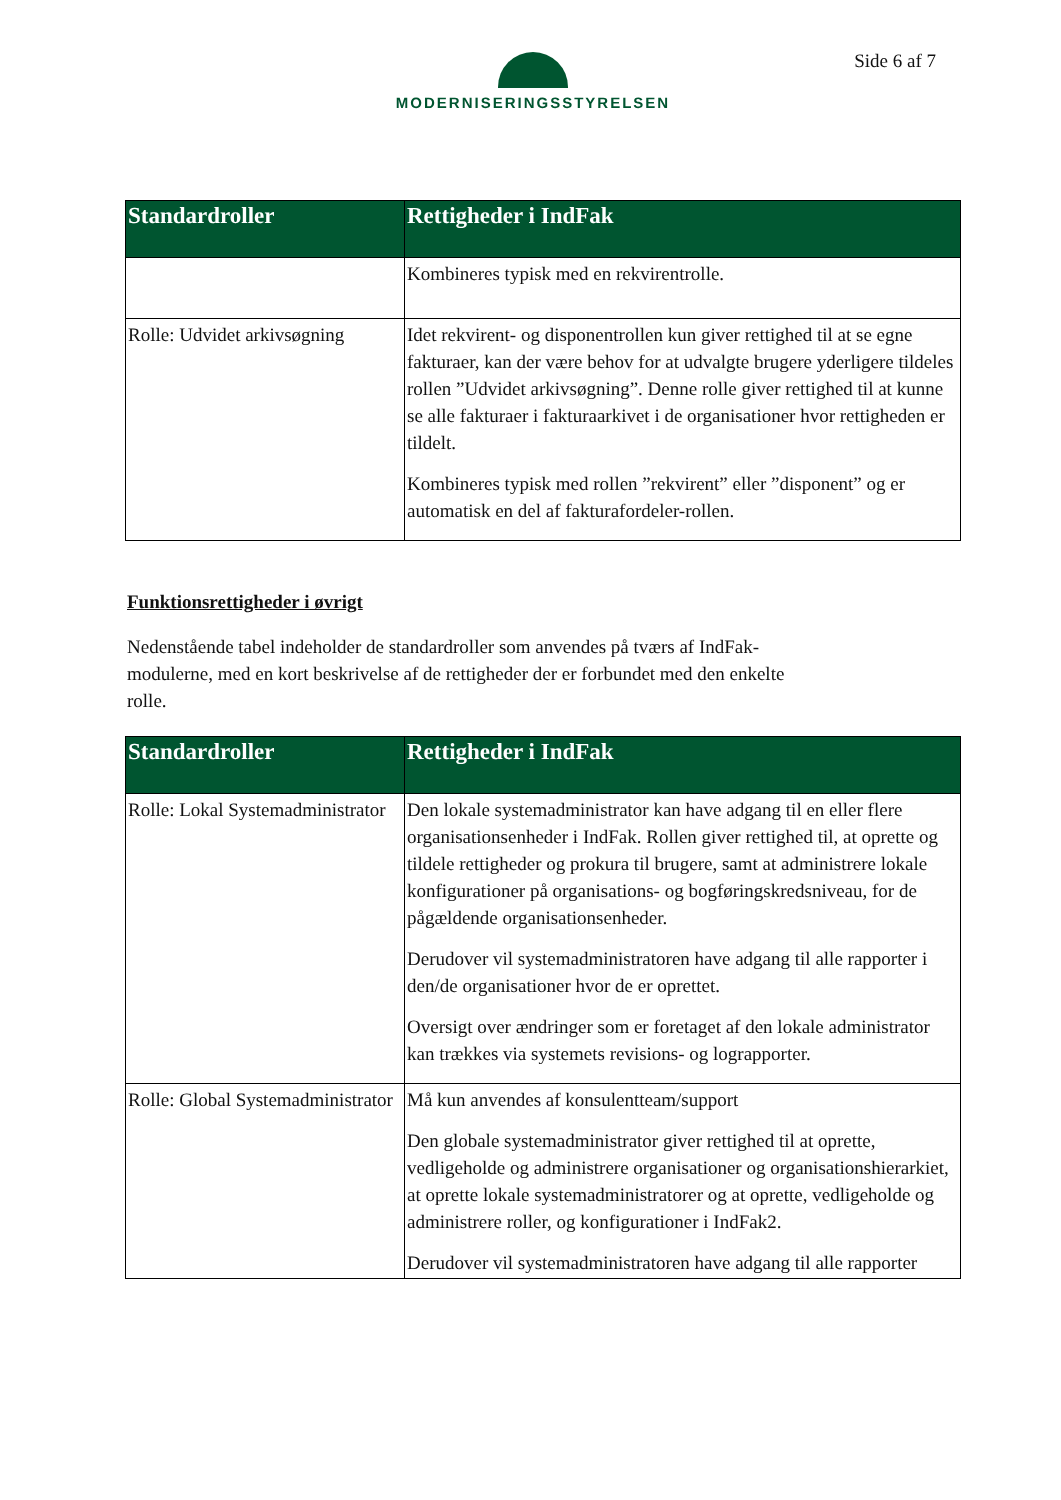MODERNISERINGSSTYRELSEN Side 6 af 7
| Standardroller | Rettigheder i IndFak |
| --- | --- |
| | Kombineres typisk med en rekvirentrolle. |
| Rolle: Udvidet arkivsøgning | Idet rekvirent- og disponentrollen kun giver rettighed til at se egne fakturaer, kan der være behov for at udvalgte brugere yderligere tildeles rollen ”Udvidet arkivsøgning”. Denne rolle giver rettighed til at kunne se alle fakturaer i fakturaarkivet i de organisationer hvor rettigheden er tildelt. Kombineres typisk med rollen ”rekvirent” eller ”disponent” og er automatisk en del af fakturafordeler-rollen. |
Funktionsrettigheder i øvrigt
Nedenstående tabel indeholder de standardroller som anvendes på tværs af IndFak-modulerne, med en kort beskrivelse af de rettigheder der er forbundet med den enkelte rolle.
| Standardroller | Rettigheder i IndFak |
| --- | --- |
| Rolle: Lokal Systemadministrator | Den lokale systemadministrator kan have adgang til en eller flere organisationsenheder i IndFak. Rollen giver rettighed til, at oprette og tildele rettigheder og prokura til brugere, samt at administrere lokale konfigurationer på organisations- og bogføringskredsniveau, for de pågældende organisationsenheder. Derudover vil systemadministratoren have adgang til alle rapporter i den/de organisationer hvor de er oprettet. Oversigt over ændringer som er foretaget af den lokale administrator kan trækkes via systemets revisions- og lograpporter. |
| Rolle: Global Systemadministrator | Må kun anvendes af konsulentteam/support Den globale systemadministrator giver rettighed til at oprette, vedligeholde og administrere organisationer og organisationshierarkiet, at oprette lokale systemadministratorer og at oprette, vedligeholde og administrere roller, og konfigurationer i IndFak2. Derudover vil systemadministratoren have adgang til alle rapporter |